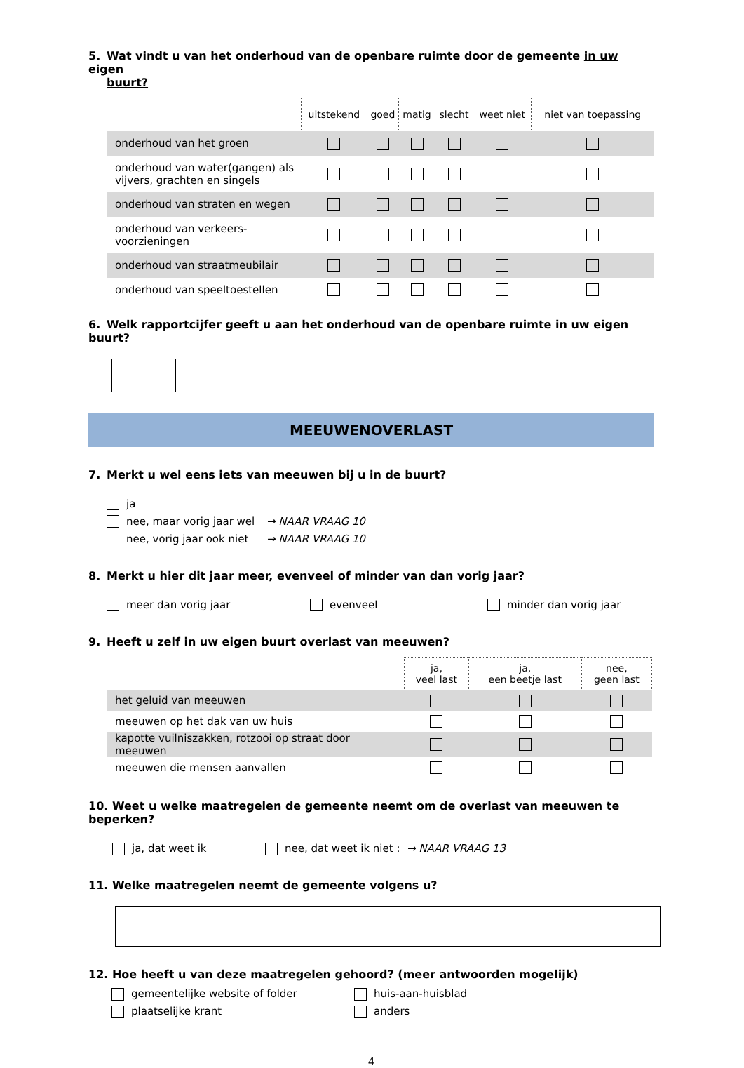5. Wat vindt u van het onderhoud van de openbare ruimte door de gemeente in uw eigen
buurt?
| | uitstekend | goed | matig | slecht | weet niet | niet van toepassing |
| --- | --- | --- | --- | --- | --- | --- |
| onderhoud van het groen | | | | | | |
| onderhoud van water(gangen) als vijvers, grachten en singels | | | | | | |
| onderhoud van straten en wegen | | | | | | |
| onderhoud van verkeers- voorzieningen | | | | | | |
| onderhoud van straatmeubilair | | | | | | |
| onderhoud van speeltoestellen | | | | | | |
6. Welk rapportcijfer geeft u aan het onderhoud van de openbare ruimte in uw eigen buurt?
MEEUWENOVERLAST
7. Merkt u wel eens iets van meeuwen bij u in de buurt?
ja
nee, maar vorig jaar wel → NAAR VRAAG 10
nee, vorig jaar ook niet → NAAR VRAAG 10
8. Merkt u hier dit jaar meer, evenveel of minder van dan vorig jaar?
meer dan vorig jaar evenveel minder dan vorig jaar
9. Heeft u zelf in uw eigen buurt overlast van meeuwen?
| | ja, veel last | ja, een beetje last | nee, geen last |
| --- | --- | --- | --- |
| het geluid van meeuwen | | | |
| meeuwen op het dak van uw huis | | | |
| kapotte vuilniszakken, rotzooi op straat door meeuwen | | | |
| meeuwen die mensen aanvallen | | | |
10. Weet u welke maatregelen de gemeente neemt om de overlast van meeuwen te beperken?
ja, dat weet ik nee, dat weet ik niet : → NAAR VRAAG 13
11. Welke maatregelen neemt de gemeente volgens u?
12. Hoe heeft u van deze maatregelen gehoord? (meer antwoorden mogelijk)
gemeentelijke website of folder
plaatselijke krant
huis-aan-huisblad
anders
4